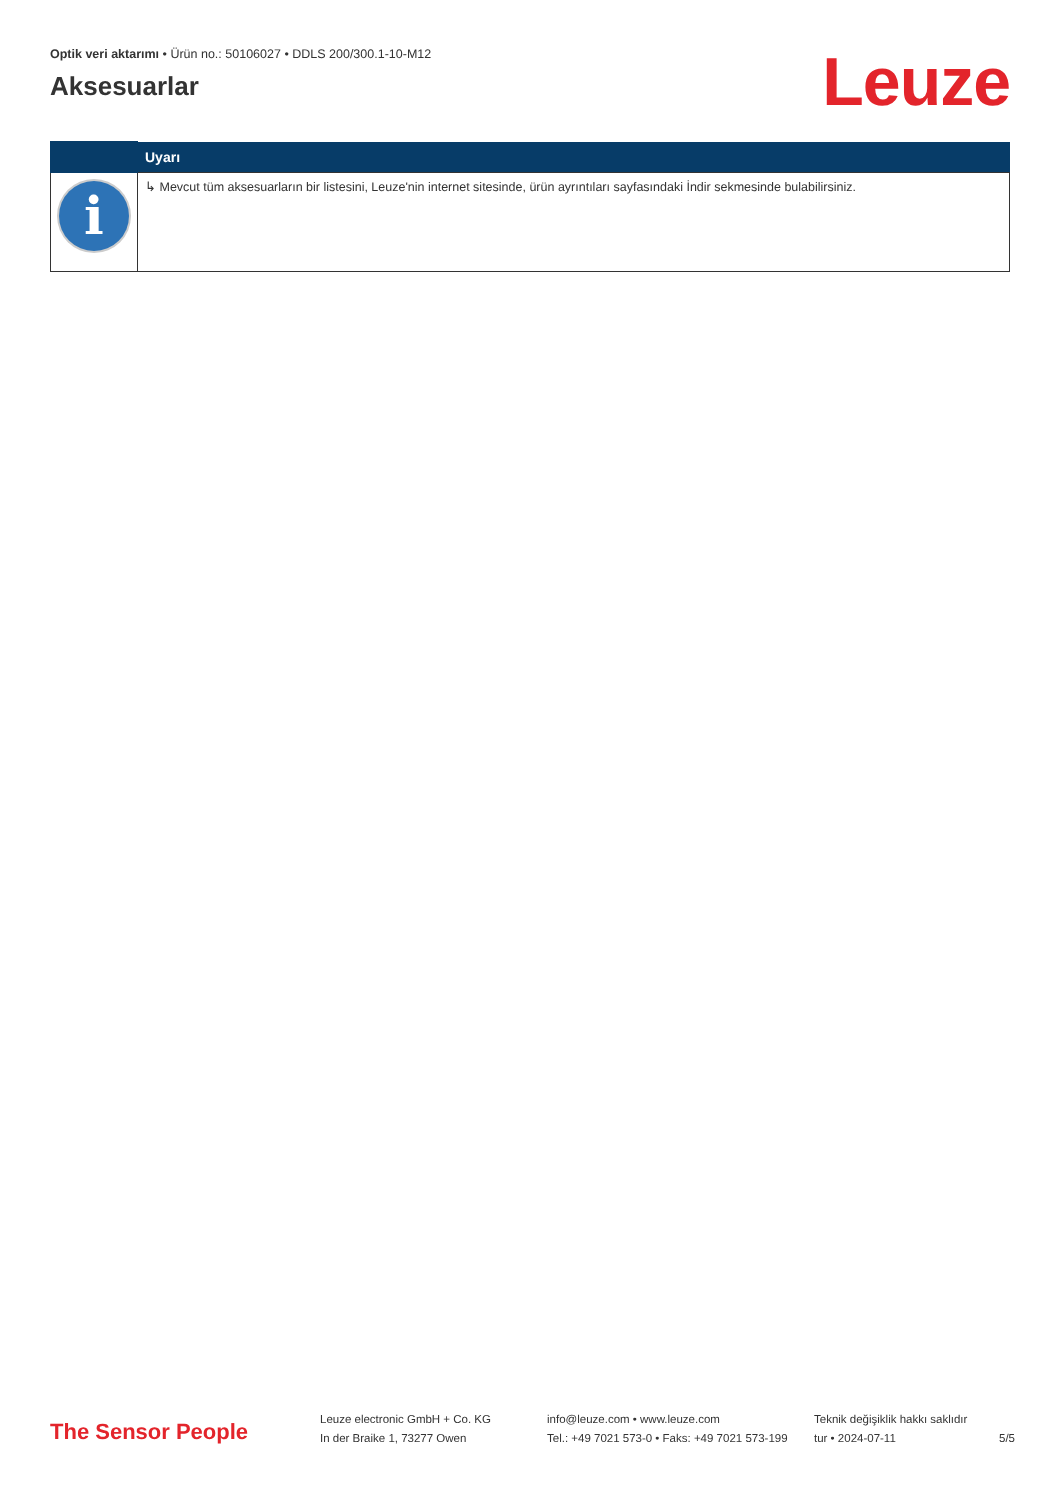Optik veri aktarımı • Ürün no.: 50106027 • DDLS 200/300.1-10-M12
Aksesuarlar
Leuze
| | Uyarı |
| --- | --- |
| i | ↳ Mevcut tüm aksesuarların bir listesini, Leuze'nin internet sitesinde, ürün ayrıntıları sayfasındaki İndir sekmesinde bulabilirsiniz. |
The Sensor People
Leuze electronic GmbH + Co. KG
In der Braike 1, 73277 Owen
info@leuze.com • www.leuze.com
Tel.: +49 7021 573-0 • Faks: +49 7021 573-199
Teknik değişiklik hakkı saklıdır
tur • 2024-07-11
5/5